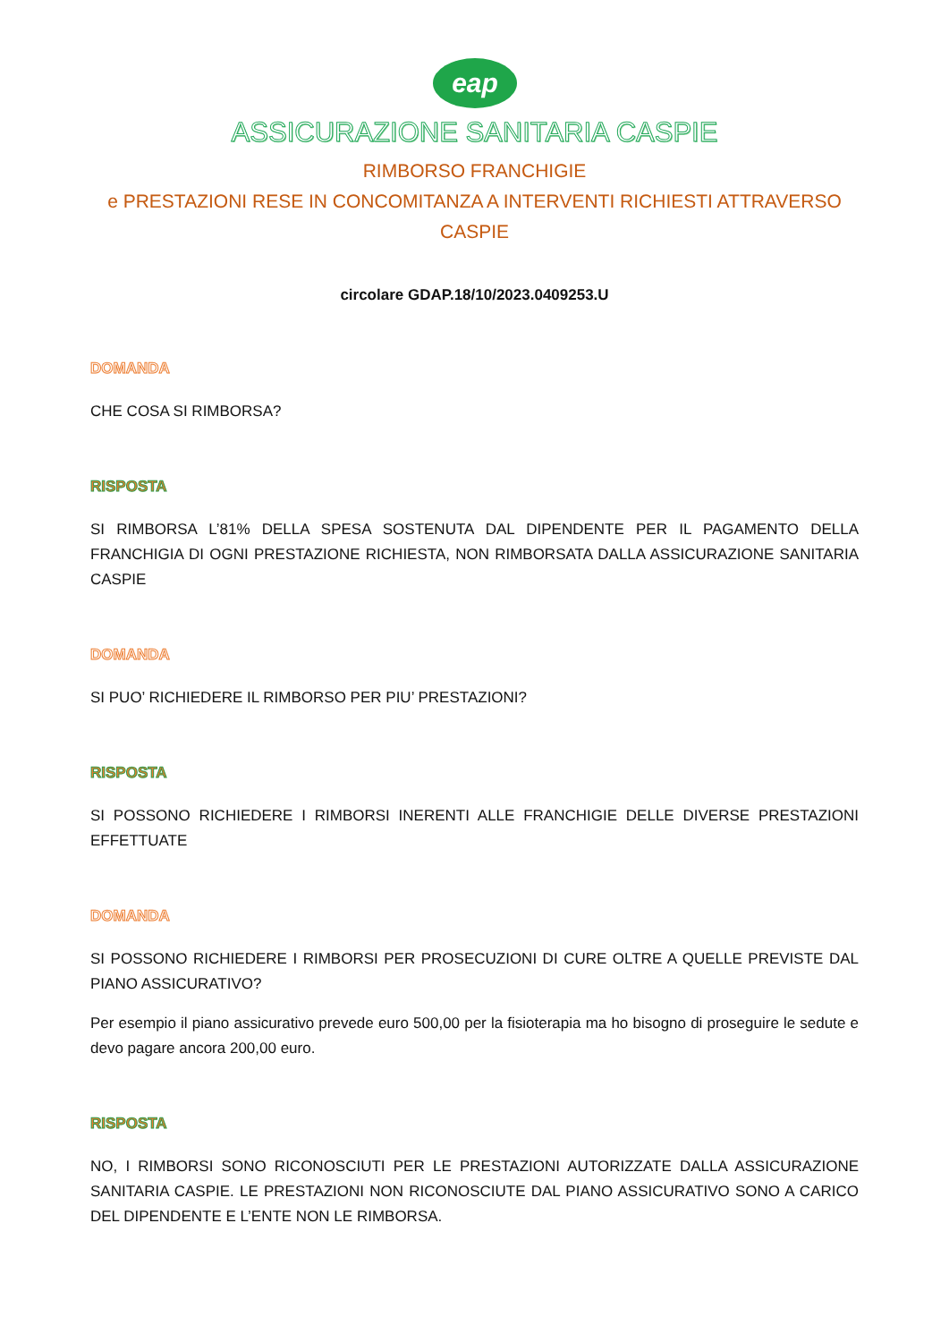eap
ASSICURAZIONE SANITARIA CASPIE
RIMBORSO FRANCHIGIE
e PRESTAZIONI RESE IN CONCOMITANZA A INTERVENTI RICHIESTI ATTRAVERSO CASPIE
circolare GDAP.18/10/2023.0409253.U
DOMANDA
CHE COSA SI RIMBORSA?
RISPOSTA
SI RIMBORSA L’81% DELLA SPESA SOSTENUTA DAL DIPENDENTE PER IL PAGAMENTO DELLA FRANCHIGIA DI OGNI PRESTAZIONE RICHIESTA, NON RIMBORSATA DALLA ASSICURAZIONE SANITARIA CASPIE
DOMANDA
SI PUO’ RICHIEDERE IL RIMBORSO PER PIU’ PRESTAZIONI?
RISPOSTA
SI POSSONO RICHIEDERE I RIMBORSI INERENTI ALLE FRANCHIGIE DELLE DIVERSE PRESTAZIONI EFFETTUATE
DOMANDA
SI POSSONO RICHIEDERE I RIMBORSI PER PROSECUZIONI DI CURE OLTRE A QUELLE PREVISTE DAL PIANO ASSICURATIVO?
Per esempio il piano assicurativo prevede euro 500,00 per la fisioterapia ma ho bisogno di proseguire le sedute e devo pagare ancora 200,00 euro.
RISPOSTA
NO, I RIMBORSI SONO RICONOSCIUTI PER LE PRESTAZIONI AUTORIZZATE DALLA ASSICURAZIONE SANITARIA CASPIE. LE PRESTAZIONI NON RICONOSCIUTE DAL PIANO ASSICURATIVO SONO A CARICO DEL DIPENDENTE E L’ENTE NON LE RIMBORSA.